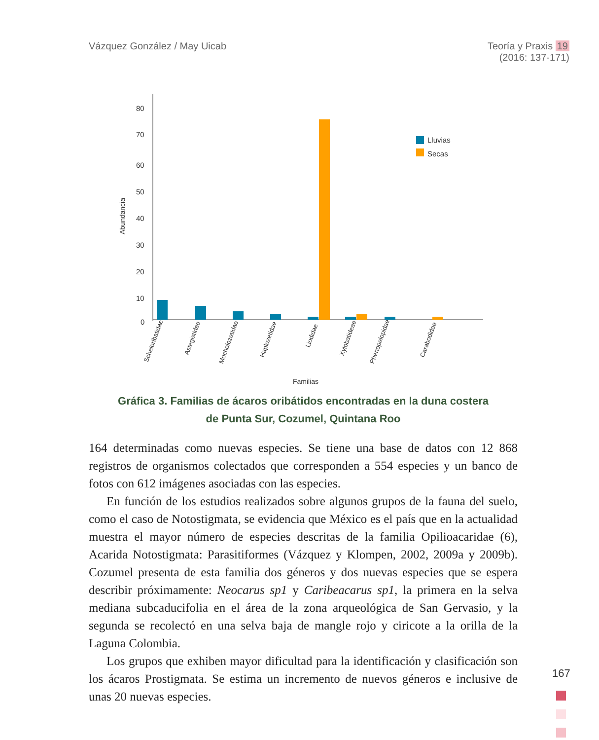Vázquez González / May Uicab Teoría y Praxis 19
(2016: 137-171)
80
70
60
50
40
30
20
10
0
Abundancia
Lluvias
Secas
Scheloribatidae
Astegistidae
Mocholozetidae
Haplozetidae
Liodidae
Xylobatideae
Phenopelopidae
Carabodidae
Familias
Gráfica 3. Familias de ácaros oribátidos encontradas en la duna costera
de Punta Sur, Cozumel, Quintana Roo
164 determinadas como nuevas especies. Se tiene una base de datos con 12 868 registros de organismos colectados que corresponden a 554 especies y un banco de fotos con 612 imágenes asociadas con las especies.
En función de los estudios realizados sobre algunos grupos de la fauna del suelo, como el caso de Notostigmata, se evidencia que México es el país que en la actualidad muestra el mayor número de especies descritas de la familia Opilioacaridae (6), Acarida Notostigmata: Parasitiformes (Vázquez y Klompen, 2002, 2009a y 2009b). Cozumel presenta de esta familia dos géneros y dos nuevas especies que se espera describir próximamente: Neocarus sp1 y Caribea­carus sp1, la primera en la selva mediana subcaducifolia en el área de la zona arqueológica de San Gervasio, y la segunda se recolectó en una selva baja de mangle rojo y ciricote a la orilla de la Laguna Colombia.
Los grupos que exhiben mayor dificultad para la identificación y clasifica­ción son los ácaros Prostigmata. Se estima un incremento de nuevos géneros e inclusive de unas 20 nuevas especies.
167